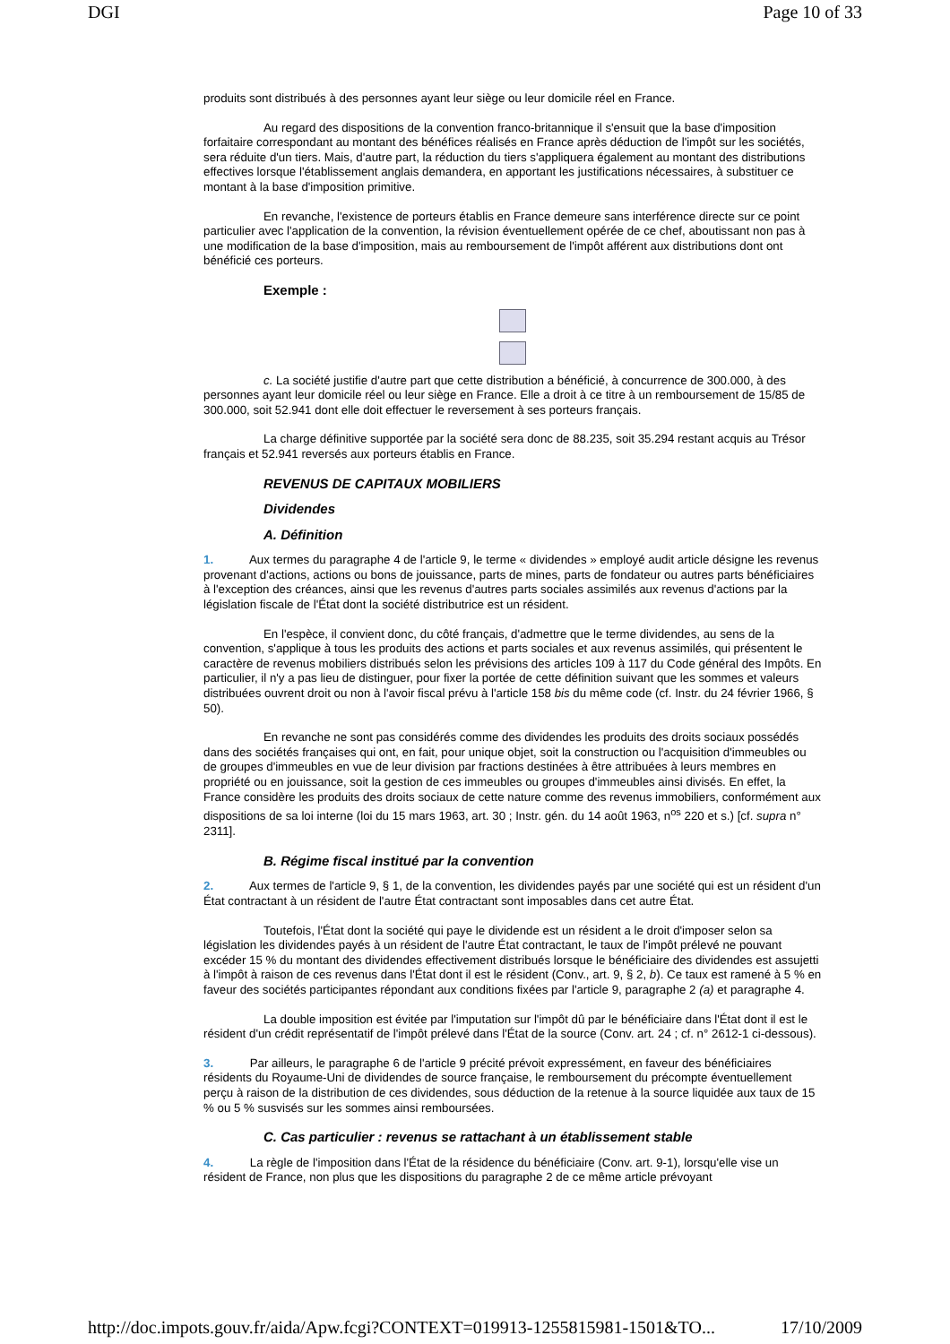DGI Page 10 of 33
produits sont distribués à des personnes ayant leur siège ou leur domicile réel en France.
Au regard des dispositions de la convention franco-britannique il s'ensuit que la base d'imposition forfaitaire correspondant au montant des bénéfices réalisés en France après déduction de l'impôt sur les sociétés, sera réduite d'un tiers. Mais, d'autre part, la réduction du tiers s'appliquera également au montant des distributions effectives lorsque l'établissement anglais demandera, en apportant les justifications nécessaires, à substituer ce montant à la base d'imposition primitive.
En revanche, l'existence de porteurs établis en France demeure sans interférence directe sur ce point particulier avec l'application de la convention, la révision éventuellement opérée de ce chef, aboutissant non pas à une modification de la base d'imposition, mais au remboursement de l'impôt afférent aux distributions dont ont bénéficié ces porteurs.
Exemple :
c. La société justifie d'autre part que cette distribution a bénéficié, à concurrence de 300.000, à des personnes ayant leur domicile réel ou leur siège en France. Elle a droit à ce titre à un remboursement de 15/85 de 300.000, soit 52.941 dont elle doit effectuer le reversement à ses porteurs français.
La charge définitive supportée par la société sera donc de 88.235, soit 35.294 restant acquis au Trésor français et 52.941 reversés aux porteurs établis en France.
REVENUS DE CAPITAUX MOBILIERS
Dividendes
A. Définition
1. Aux termes du paragraphe 4 de l'article 9, le terme « dividendes » employé audit article désigne les revenus provenant d'actions, actions ou bons de jouissance, parts de mines, parts de fondateur ou autres parts bénéficiaires à l'exception des créances, ainsi que les revenus d'autres parts sociales assimilés aux revenus d'actions par la législation fiscale de l'État dont la société distributrice est un résident.
En l'espèce, il convient donc, du côté français, d'admettre que le terme dividendes, au sens de la convention, s'applique à tous les produits des actions et parts sociales et aux revenus assimilés, qui présentent le caractère de revenus mobiliers distribués selon les prévisions des articles 109 à 117 du Code général des Impôts. En particulier, il n'y a pas lieu de distinguer, pour fixer la portée de cette définition suivant que les sommes et valeurs distribuées ouvrent droit ou non à l'avoir fiscal prévu à l'article 158 bis du même code (cf. Instr. du 24 février 1966, § 50).
En revanche ne sont pas considérés comme des dividendes les produits des droits sociaux possédés dans des sociétés françaises qui ont, en fait, pour unique objet, soit la construction ou l'acquisition d'immeubles ou de groupes d'immeubles en vue de leur division par fractions destinées à être attribuées à leurs membres en propriété ou en jouissance, soit la gestion de ces immeubles ou groupes d'immeubles ainsi divisés. En effet, la France considère les produits des droits sociaux de cette nature comme des revenus immobiliers, conformément aux dispositions de sa loi interne (loi du 15 mars 1963, art. 30 ; Instr. gén. du 14 août 1963, n<sup>os</sup> 220 et s.) [cf. supra n° 2311].
B. Régime fiscal institué par la convention
2. Aux termes de l'article 9, § 1, de la convention, les dividendes payés par une société qui est un résident d'un État contractant à un résident de l'autre État contractant sont imposables dans cet autre État.
Toutefois, l'État dont la société qui paye le dividende est un résident a le droit d'imposer selon sa législation les dividendes payés à un résident de l'autre État contractant, le taux de l'impôt prélevé ne pouvant excéder 15 % du montant des dividendes effectivement distribués lorsque le bénéficiaire des dividendes est assujetti à l'impôt à raison de ces revenus dans l'État dont il est le résident (Conv., art. 9, § 2, b). Ce taux est ramené à 5 % en faveur des sociétés participantes répondant aux conditions fixées par l'article 9, paragraphe 2 (a) et paragraphe 4.
La double imposition est évitée par l'imputation sur l'impôt dû par le bénéficiaire dans l'État dont il est le résident d'un crédit représentatif de l'impôt prélevé dans l'État de la source (Conv. art. 24 ; cf. n° 2612-1 ci-dessous).
3. Par ailleurs, le paragraphe 6 de l'article 9 précité prévoit expressément, en faveur des bénéficiaires résidents du Royaume-Uni de dividendes de source française, le remboursement du précompte éventuellement perçu à raison de la distribution de ces dividendes, sous déduction de la retenue à la source liquidée aux taux de 15 % ou 5 % susvisés sur les sommes ainsi remboursées.
C. Cas particulier : revenus se rattachant à un établissement stable
4. La règle de l'imposition dans l'État de la résidence du bénéficiaire (Conv. art. 9-1), lorsqu'elle vise un résident de France, non plus que les dispositions du paragraphe 2 de ce même article prévoyant
http://doc.impots.gouv.fr/aida/Apw.fcgi?CONTEXT=019913-1255815981-1501&TO... 17/10/2009